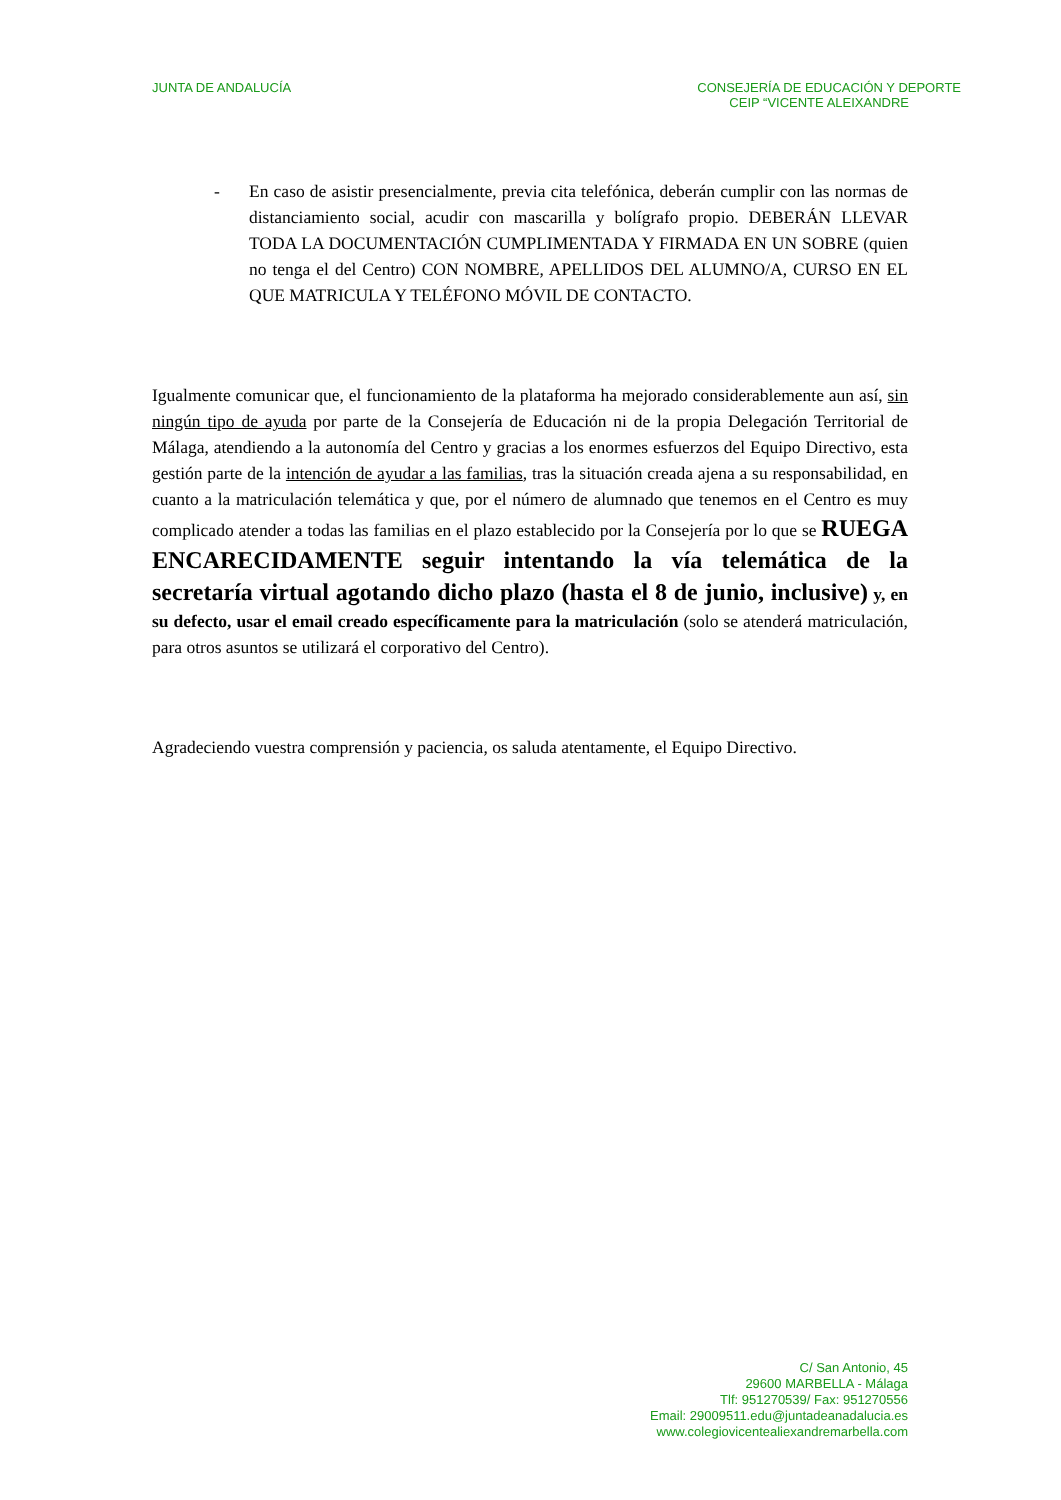JUNTA DE ANDALUCÍA CONSEJERÍA DE EDUCACIÓN Y DEPORTE
CEIP “VICENTE ALEIXANDRE
- En caso de asistir presencialmente, previa cita telefónica, deberán cumplir con las normas de distanciamiento social, acudir con mascarilla y bolígrafo propio. DEBERÁN LLEVAR TODA LA DOCUMENTACIÓN CUMPLIMENTADA Y FIRMADA EN UN SOBRE (quien no tenga el del Centro) CON NOMBRE, APELLIDOS DEL ALUMNO/A, CURSO EN EL QUE MATRICULA Y TELÉFONO MÓVIL DE CONTACTO.
Igualmente comunicar que, el funcionamiento de la plataforma ha mejorado considerablemente aun así, sin ningún tipo de ayuda por parte de la Consejería de Educación ni de la propia Delegación Territorial de Málaga, atendiendo a la autonomía del Centro y gracias a los enormes esfuerzos del Equipo Directivo, esta gestión parte de la intención de ayudar a las familias, tras la situación creada ajena a su responsabilidad, en cuanto a la matriculación telemática y que, por el número de alumnado que tenemos en el Centro es muy complicado atender a todas las familias en el plazo establecido por la Consejería por lo que se RUEGA ENCARECIDAMENTE seguir intentando la vía telemática de la secretaría virtual agotando dicho plazo (hasta el 8 de junio, inclusive) y, en su defecto, usar el email creado específicamente para la matriculación (solo se atenderá matriculación, para otros asuntos se utilizará el corporativo del Centro).
Agradeciendo vuestra comprensión y paciencia, os saluda atentamente, el Equipo Directivo.
C/ San Antonio, 45
29600 MARBELLA - Málaga
Tlf: 951270539/ Fax: 951270556
Email: 29009511.edu@juntadeanadalucia.es
www.colegiovicentealiexandremarbella.com